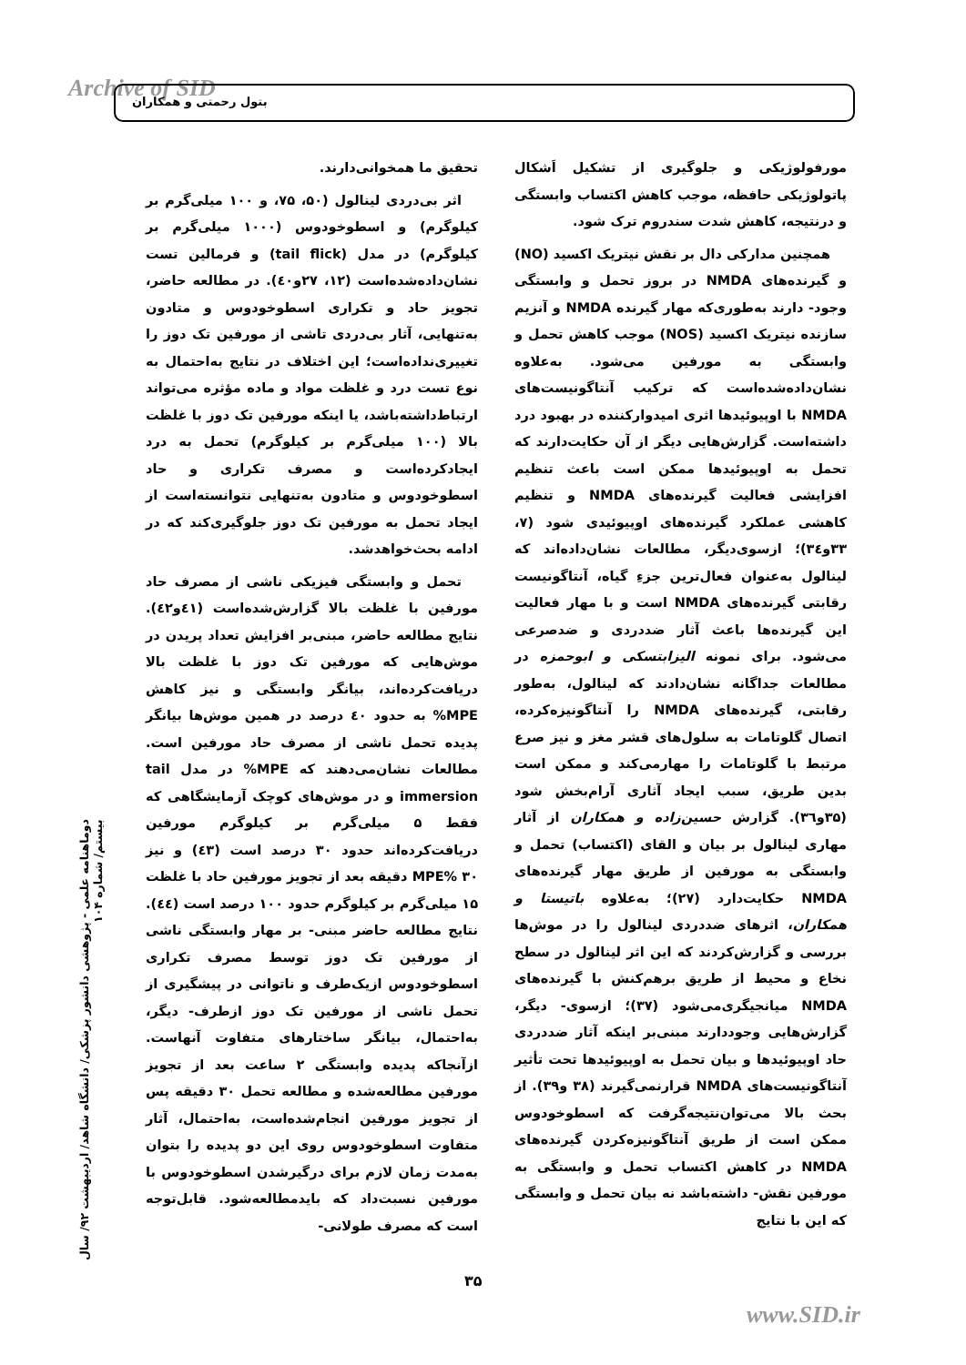Archive of SID بتول رحمتی و همکاران
مورفولوژیکی و جلوگیری از تشکیل اَشکال پاتولوژیکی حافظه، موجب کاهش اکتساب وابستگی و درنتیجه، کاهش شدت سندروم ترک شود.
همچنین مدارکی دال بر نقش نیتریک اکسید (NO) و گیرنده‌های NMDA در بروز تحمل و وابستگی وجود- دارند به‌طوری‌که مهار گیرنده NMDA و آنزیم سازنده نیتریک اکسید (NOS) موجب کاهش تحمل و وابستگی به مورفین می‌شود. به‌علاوه نشان‌داده‌شده‌است که ترکیب آنتاگونیست‌های NMDA با اوپیوئیدها اثری امیدوارکننده در بهبود درد داشته‌است. گزارش‌هایی دیگر از آن حکایت‌دارند که تحمل به اوپیوئیدها ممکن است باعث تنظیم افزایشی فعالیت گیرنده‌های NMDA و تنظیم کاهشی عملکرد گیرنده‌های اوپیوئیدی شود (۷، ۳۳و۳٤)؛ ازسوی‌دیگر، مطالعات نشان‌داده‌اند که لینالول به‌عنوان فعال‌ترین جزءِ گیاه، آنتاگونیست رقابتی گیرنده‌های NMDA است و با مهار فعالیت این گیرنده‌ها باعث آثار ضددردی و ضدصرعی می‌شود. برای نمونه الیزابتسکی و ابوحمزه در مطالعات جداگانه نشان‌دادند که لینالول، به‌طور رقابتی، گیرنده‌های NMDA را آنتاگونیزه‌کرده، اتصال گلوتامات به سلول‌های قشر مغز و نیز صرع مرتبط با گلوتامات را مهارمی‌کند و ممکن است بدین طریق، سبب ایجاد آثاری آرام‌بخش شود (۳۵و۳٦). گزارش حسین‌زاده و همکاران از آثار مهاری لینالول بر بیان و القای (اکتساب) تحمل و وابستگی به مورفین از طریق مهار گیرنده‌های NMDA حکایت‌دارد (۲۷)؛ به‌علاوه باتیستا و همکاران، اثرهای ضددردی لینالول را در موش‌ها بررسی و گزارش‌کردند که این اثر لینالول در سطح نخاع و محیط از طریق برهم‌کنش با گیرنده‌های NMDA میانجیگری‌می‌شود (۳۷)؛ ازسوی- دیگر، گزارش‌هایی وجوددارند مبنی‌بر اینکه آثار ضددردی حاد اوپیوئیدها و بیان تحمل به اوپیوئیدها تحت تأثیر آنتاگونیست‌های NMDA قرارنمی‌گیرند (۳۸ و۳۹). از بحث بالا می‌توان‌نتیجه‌گرفت که اسطوخودوس ممکن است از طریق آنتاگونیزه‌کردن گیرنده‌های NMDA در کاهش اکتساب تحمل و وابستگی به مورفین نقش- داشته‌باشد نه بیان تحمل و وابستگی که این با نتایج
تحقیق ما همخوانی‌دارند.
اثر بی‌دردی لینالول (۵۰، ۷۵، و ۱۰۰ میلی‌گرم بر کیلوگرم) و اسطوخودوس (۱۰۰۰ میلی‌گرم بر کیلوگرم) در مدل (tail flick) و فرمالین تست نشان‌داده‌شده‌است (۱۲، ۲۷و٤۰). در مطالعه حاضر، تجویز حاد و تکراری اسطوخودوس و متادون به‌تنهایی، آثار بی‌دردی تاشی از مورفین تک دوز را تغییری‌نداده‌است؛ این اختلاف در نتایج به‌احتمال به نوع تست درد و غلظت مواد و ماده مؤثره می‌تواند ارتباط‌داشته‌باشد، یا اینکه مورفین تک دوز با غلظت بالا (۱۰۰ میلی‌گرم بر کیلوگرم) تحمل به درد ایجادکرده‌است و مصرف تکراری و حاد اسطوخودوس و متادون به‌تنهایی نتوانسته‌است از ایجاد تحمل به مورفین تک دوز جلوگیری‌کند که در ادامه بحث‌خواهدشد.
تحمل و وابستگی فیزیکی ناشی از مصرف حاد مورفین با غلظت بالا گزارش‌شده‌است (٤۱و٤۲). نتایج مطالعه حاضر، مبنی‌بر افزایش تعداد پریدن در موش‌هایی که مورفین تک دوز با غلظت بالا دریافت‌کرده‌اند، بیانگر وابستگی و نیز کاهش MPE% به حدود ٤۰ درصد در همین موش‌ها بیانگر پدیده تحمل ناشی از مصرف حاد مورفین است. مطالعات نشان‌می‌دهند که MPE% در مدل tail immersion و در موش‌های کوچک آزمایشگاهی که فقط ۵ میلی‌گرم بر کیلوگرم مورفین دریافت‌کرده‌اند حدود ۳۰ درصد است (٤۳) و نیز MPE% ۳۰ دقیقه بعد از تجویز مورفین حاد با غلظت ۱۵ میلی‌گرم بر کیلوگرم حدود ۱۰۰ درصد است (٤٤). نتایج مطالعه حاضر مبنی- بر مهار وابستگی ناشی از مورفین تک دوز توسط مصرف تکراری اسطوخودوس ازیک‌طرف و ناتوانی در پیشگیری از تحمل ناشی از مورفین تک دوز ازطرف- دیگر، به‌احتمال، بیانگر ساختارهای متفاوت آنهاست. ازآنجاکه پدیده وابستگی ۲ ساعت بعد از تجویز مورفین مطالعه‌شده و مطالعه تحمل ۳۰ دقیقه پس از تجویز مورفین انجام‌شده‌است، به‌احتمال، آثار متفاوت اسطوخودوس روی این دو پدیده را بتوان به‌مدت زمان لازم برای درگیرشدن اسطوخودوس با مورفین نسبت‌داد که بایدمطالعه‌شود. قابل‌توجه است که مصرف طولانی-
دوماهنامه علمی - پژوهشی دانشور پزشکی/ دانشگاه شاهد/ اردیبهشت ۹۲/ سال بیستم/ شماره ۱۰۴
۳۵
www.SID.ir